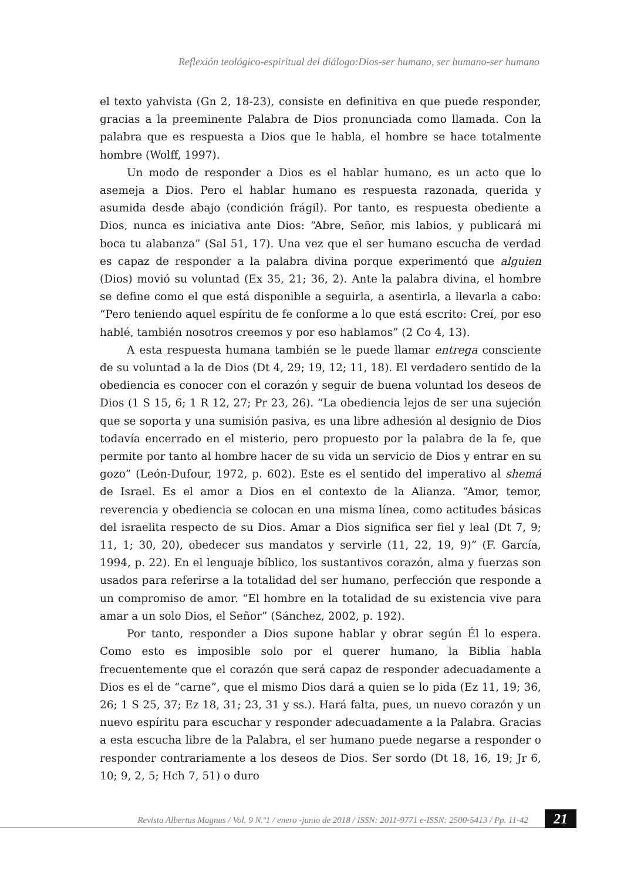Reflexión teológico-espiritual del diálogo:Dios-ser humano, ser humano-ser humano
el texto yahvista (Gn 2, 18-23), consiste en definitiva en que puede responder, gracias a la preeminente Palabra de Dios pronunciada como llamada. Con la palabra que es respuesta a Dios que le habla, el hombre se hace totalmente hombre (Wolff, 1997).
Un modo de responder a Dios es el hablar humano, es un acto que lo asemeja a Dios. Pero el hablar humano es respuesta razonada, querida y asumida desde abajo (condición frágil). Por tanto, es respuesta obediente a Dios, nunca es iniciativa ante Dios: “Abre, Señor, mis labios, y publicará mi boca tu alabanza” (Sal 51, 17). Una vez que el ser humano escucha de verdad es capaz de responder a la palabra divina porque experimentó que alguien (Dios) movió su voluntad (Ex 35, 21; 36, 2). Ante la palabra divina, el hombre se define como el que está disponible a seguirla, a asentirla, a llevarla a cabo: “Pero teniendo aquel espíritu de fe conforme a lo que está escrito: Creí, por eso hablé, también nosotros creemos y por eso hablamos” (2 Co 4, 13).
A esta respuesta humana también se le puede llamar entrega consciente de su voluntad a la de Dios (Dt 4, 29; 19, 12; 11, 18). El verdadero sentido de la obediencia es conocer con el corazón y seguir de buena voluntad los deseos de Dios (1 S 15, 6; 1 R 12, 27; Pr 23, 26). “La obediencia lejos de ser una sujeción que se soporta y una sumisión pasiva, es una libre adhesión al designio de Dios todavía encerrado en el misterio, pero propuesto por la palabra de la fe, que permite por tanto al hombre hacer de su vida un servicio de Dios y entrar en su gozo” (León-Dufour, 1972, p. 602). Este es el sentido del imperativo al shemá de Israel. Es el amor a Dios en el contexto de la Alianza. “Amor, temor, reverencia y obediencia se colocan en una misma línea, como actitudes básicas del israelita respecto de su Dios. Amar a Dios significa ser fiel y leal (Dt 7, 9; 11, 1; 30, 20), obedecer sus mandatos y servirle (11, 22, 19, 9)” (F. García, 1994, p. 22). En el lenguaje bíblico, los sustantivos corazón, alma y fuerzas son usados para referirse a la totalidad del ser humano, perfección que responde a un compromiso de amor. “El hombre en la totalidad de su existencia vive para amar a un solo Dios, el Señor” (Sánchez, 2002, p. 192).
Por tanto, responder a Dios supone hablar y obrar según Él lo espera. Como esto es imposible solo por el querer humano, la Biblia habla frecuentemente que el corazón que será capaz de responder adecuadamente a Dios es el de “carne”, que el mismo Dios dará a quien se lo pida (Ez 11, 19; 36, 26; 1 S 25, 37; Ez 18, 31; 23, 31 y ss.). Hará falta, pues, un nuevo corazón y un nuevo espíritu para escuchar y responder adecuadamente a la Palabra. Gracias a esta escucha libre de la Palabra, el ser humano puede negarse a responder o responder contrariamente a los deseos de Dios. Ser sordo (Dt 18, 16, 19; Jr 6, 10; 9, 2, 5; Hch 7, 51) o duro
Revista Albertus Magnus / Vol. 9 N.º1 / enero -junio de 2018 / ISSN: 2011-9771 e-ISSN: 2500-5413 / Pp. 11-42
21